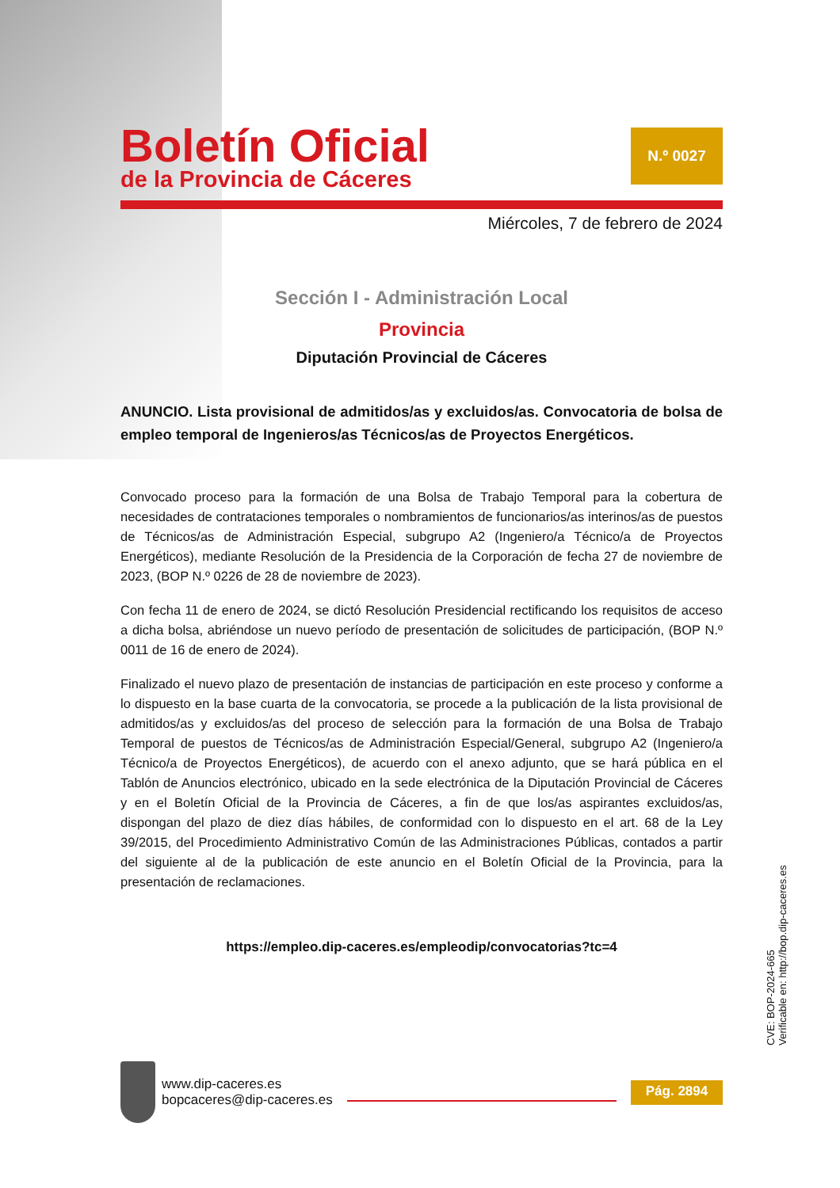Boletín Oficial
de la Provincia de Cáceres
N.º 0027
Miércoles, 7 de febrero de 2024
Sección I - Administración Local
Provincia
Diputación Provincial de Cáceres
ANUNCIO. Lista provisional de admitidos/as y excluidos/as. Convocatoria de bolsa de empleo temporal de Ingenieros/as Técnicos/as de Proyectos Energéticos.
Convocado proceso para la formación de una Bolsa de Trabajo Temporal para la cobertura de necesidades de contrataciones temporales o nombramientos de funcionarios/as interinos/as de puestos de Técnicos/as de Administración Especial, subgrupo A2 (Ingeniero/a Técnico/a de Proyectos Energéticos), mediante Resolución de la Presidencia de la Corporación de fecha 27 de noviembre de 2023, (BOP N.º 0226 de 28 de noviembre de 2023).
Con fecha 11 de enero de 2024, se dictó Resolución Presidencial rectificando los requisitos de acceso a dicha bolsa, abriéndose un nuevo período de presentación de solicitudes de participación, (BOP N.º 0011 de 16 de enero de 2024).
Finalizado el nuevo plazo de presentación de instancias de participación en este proceso y conforme a lo dispuesto en la base cuarta de la convocatoria, se procede a la publicación de la lista provisional de admitidos/as y excluidos/as del proceso de selección para la formación de una Bolsa de Trabajo Temporal de puestos de Técnicos/as de Administración Especial/General, subgrupo A2 (Ingeniero/a Técnico/a de Proyectos Energéticos), de acuerdo con el anexo adjunto, que se hará pública en el Tablón de Anuncios electrónico, ubicado en la sede electrónica de la Diputación Provincial de Cáceres y en el Boletín Oficial de la Provincia de Cáceres, a fin de que los/as aspirantes excluidos/as, dispongan del plazo de diez días hábiles, de conformidad con lo dispuesto en el art. 68 de la Ley 39/2015, del Procedimiento Administrativo Común de las Administraciones Públicas, contados a partir del siguiente al de la publicación de este anuncio en el Boletín Oficial de la Provincia, para la presentación de reclamaciones.
https://empleo.dip-caceres.es/empleodip/convocatorias?tc=4
CVE: BOP-2024-665
Verificable en: http://bop.dip-caceres.es
www.dip-caceres.es
bopcaceres@dip-caceres.es
Pág. 2894